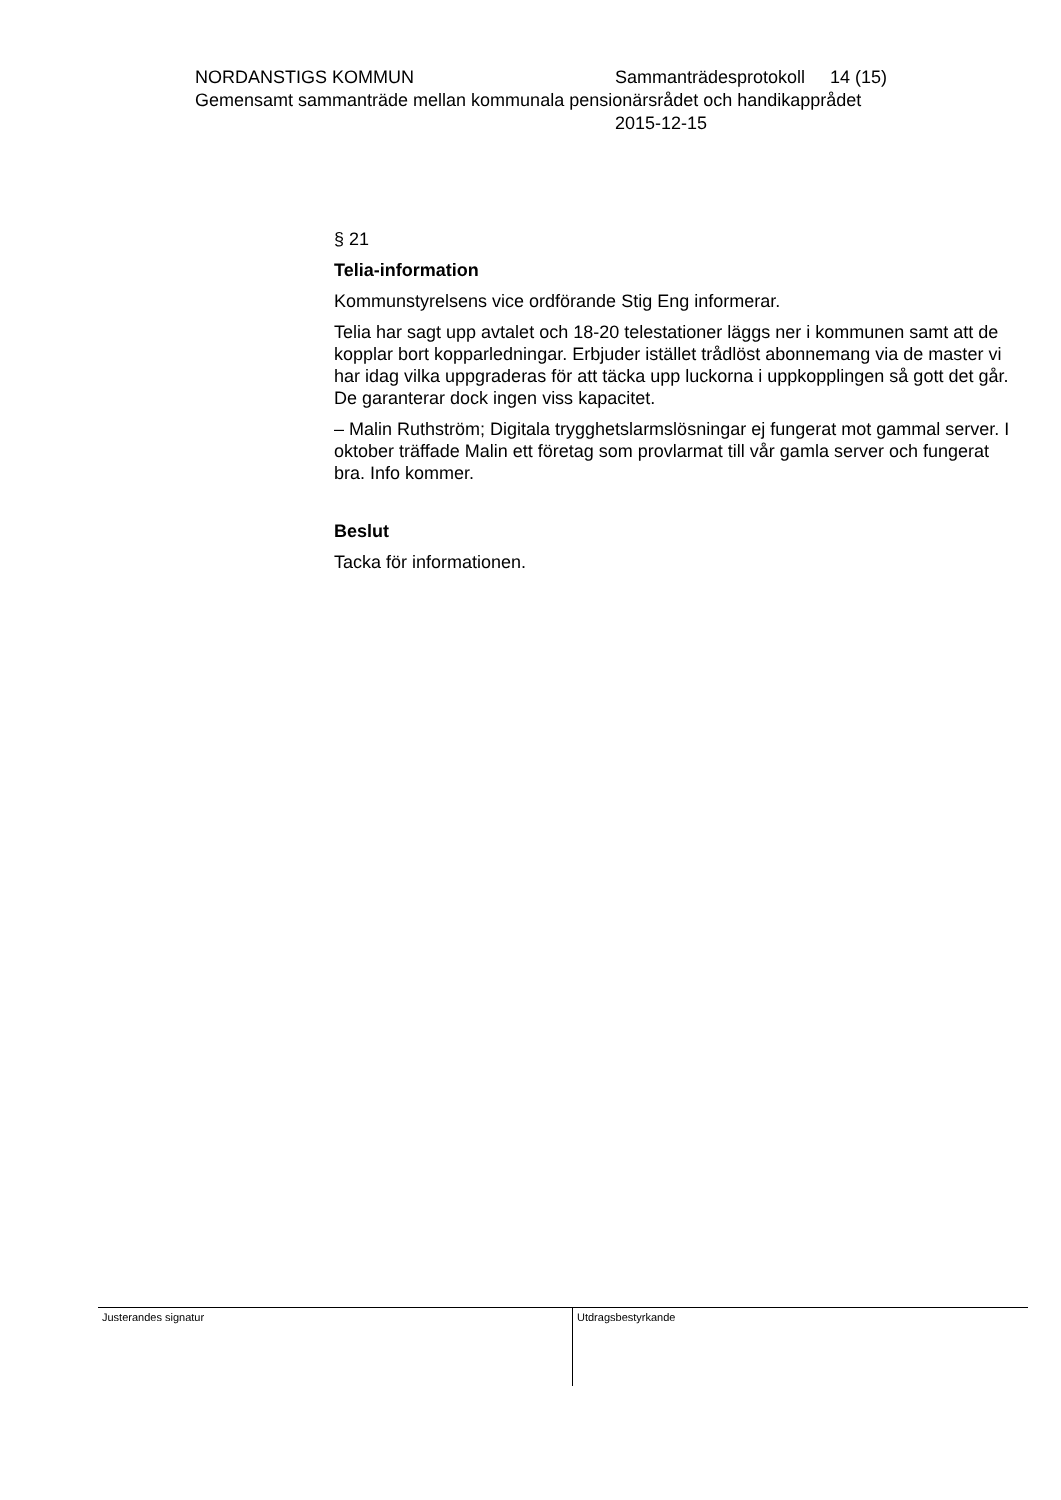NORDANSTIGS KOMMUN Sammanträdesprotokoll 14 (15)
Gemensamt sammanträde mellan kommunala pensionärsrådet och handikapprådet
2015-12-15
§ 21
Telia-information
Kommunstyrelsens vice ordförande Stig Eng informerar.
Telia har sagt upp avtalet och 18-20 telestationer läggs ner i kommunen samt att de kopplar bort kopparledningar. Erbjuder istället trådlöst abonnemang via de master vi har idag vilka uppgraderas för att täcka upp luckorna i uppkopplingen så gott det går. De garanterar dock ingen viss kapacitet.
– Malin Ruthström; Digitala trygghetslarmslösningar ej fungerat mot gammal server. I oktober träffade Malin ett företag som provlarmat till vår gamla server och fungerat bra. Info kommer.
Beslut
Tacka för informationen.
Justerandes signatur
Utdragsbestyrkande